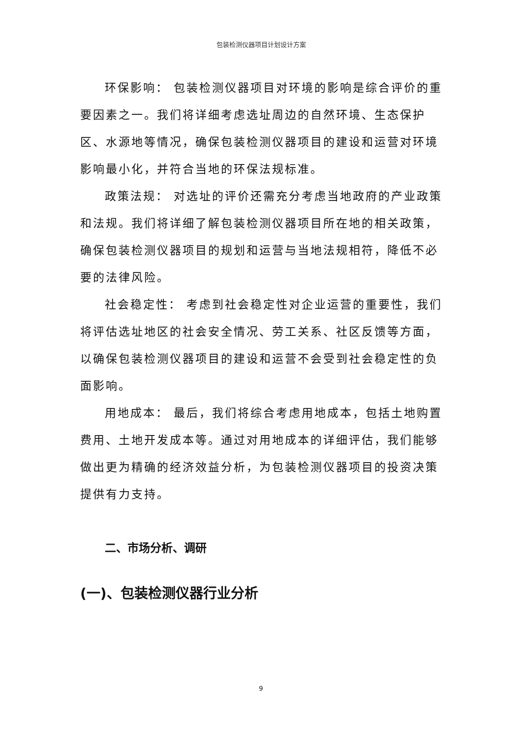包装检测仪器项目计划设计方案
环保影响： 包装检测仪器项目对环境的影响是综合评价的重要因素之一。我们将详细考虑选址周边的自然环境、生态保护区、水源地等情况，确保包装检测仪器项目的建设和运营对环境影响最小化，并符合当地的环保法规标准。
政策法规： 对选址的评价还需充分考虑当地政府的产业政策和法规。我们将详细了解包装检测仪器项目所在地的相关政策，确保包装检测仪器项目的规划和运营与当地法规相符，降低不必要的法律风险。
社会稳定性： 考虑到社会稳定性对企业运营的重要性，我们将评估选址地区的社会安全情况、劳工关系、社区反馈等方面，以确保包装检测仪器项目的建设和运营不会受到社会稳定性的负面影响。
用地成本： 最后，我们将综合考虑用地成本，包括土地购置费用、土地开发成本等。通过对用地成本的详细评估，我们能够做出更为精确的经济效益分析，为包装检测仪器项目的投资决策提供有力支持。
二、市场分析、调研
(一)、包装检测仪器行业分析
9